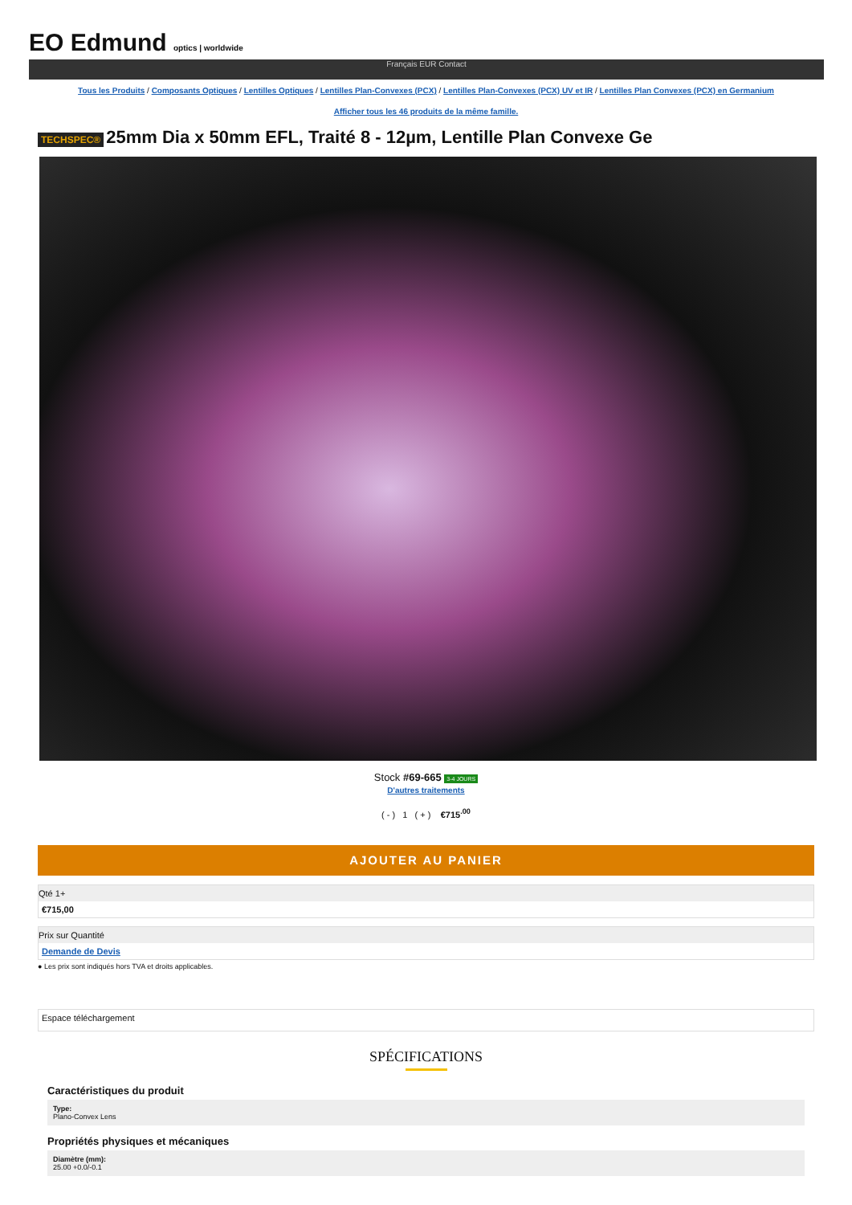EO Edmund optics | worldwide
Français EUR Contact
Tous les Produits / Composants Optiques / Lentilles Optiques / Lentilles Plan-Convexes (PCX) / Lentilles Plan-Convexes (PCX) UV et IR / Lentilles Plan Convexes (PCX) en Germanium
Afficher tous les 46 produits de la même famille.
TECHSPEC® 25mm Dia x 50mm EFL, Traité 8 - 12µm, Lentille Plan Convexe Ge
Stock #69-665 3-4 JOURS
D'autres traitements
( - ) 1 ( + ) €715<sup>.00</sup>
AJOUTER AU PANIER
Qté 1+
€715,00
Prix sur Quantité
Demande de Devis
● Les prix sont indiqués hors TVA et droits applicables.
Espace téléchargement
SPÉCIFICATIONS
Caractéristiques du produit
Type:
Plano-Convex Lens
Propriétés physiques et mécaniques
Diamètre (mm):
25.00 +0.0/-0.1